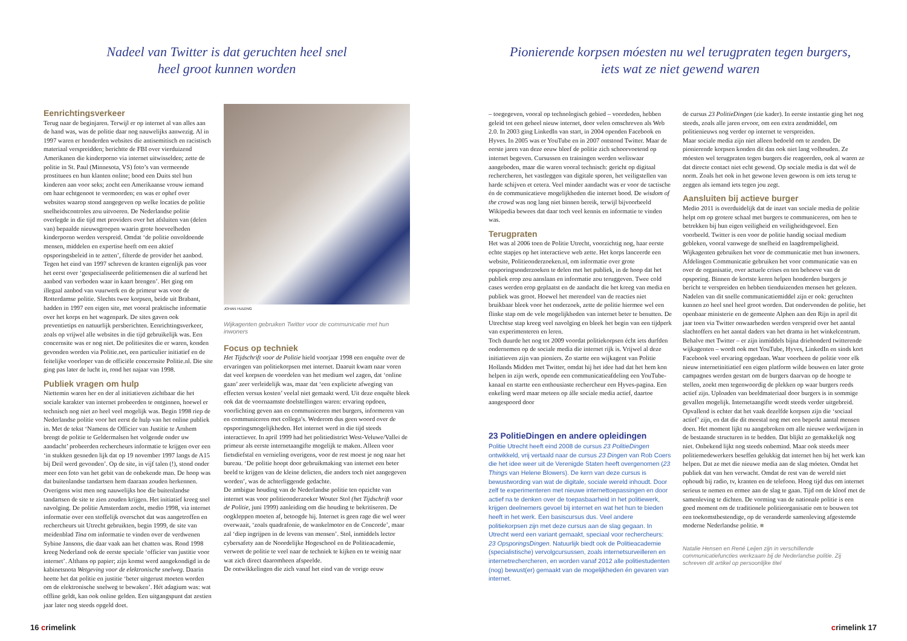Nadeel van Twitter is dat geruchten heel snel
heel groot kunnen worden
Eenrichtingsverkeer
Terug naar de beginjaren. Terwijl er op internet al van alles aan de hand was, was de politie daar nog nauwelijks aanwezig. Al in 1997 waren er honderden websites die antisemitisch en racistisch materiaal verspreidden; berichtte de FBI over vierduizend Amerikanen die kinderporno via internet uitwisselden; zette de politie in St. Paul (Minnesota, VS) foto’s van vermeende prostituees en hun klanten online; bood een Duits stel hun kinderen aan voor seks; zocht een Amerikaanse vrouw iemand om haar echtgenoot te vermoorden; en was er ophef over websites waarop stond aangegeven op welke locaties de politie snelheidscontroles zou uitvoeren. De Nederlandse politie overlegde in die tijd met providers over het afsluiten van (delen van) bepaalde nieuwsgroepen waarin grote hoeveelheden kinderporno werden verspreid. Omdat ‘de politie onvoldoende mensen, middelen en expertise heeft om een aktief opsporingsbeleid in te zetten’, filterde de provider het aanbod. Tegen het eind van 1997 schreven de kranten eigenlijk pas voor het eerst over ‘gespecialiseerde politiemensen die al surfend het aanbod van verboden waar in kaart brengen’. Het ging om illegaal aanbod van vuurwerk en de primeur was voor de Rotterdamse politie. Slechts twee korpsen, beide uit Brabant, hadden in 1997 een eigen site, met vooral praktische informatie over het korps en het wagenpark. De sites gaven ook preventietips en natuurlijk persberichten. Eenrichtingsverkeer, zoals op vrijwel alle websites in die tijd gebruikelijk was. Een concernsite was er nog niet. De politiesites die er waren, konden gevonden worden via Politie.net, een particulier initiatief en de feitelijke voorloper van de officiële concernsite Politie.nl. Die site ging pas later de lucht in, rond het najaar van 1998.
Publiek vragen om hulp
Niettemin waren her en der al initiatieven zichtbaar die het sociale karakter van internet probeerden te ontginnen, hoewel er technisch nog niet zo heel veel mogelijk was. Begin 1998 riep de Nederlandse politie voor het eerst de hulp van het online publiek in. Met de tekst ‘Namens de Officier van Justitie te Arnhem brengt de politie te Geldermalsen het volgende onder uw aandacht’ probeerden rechercheurs informatie te krijgen over een ‘in stukken gesneden lijk dat op 19 november 1997 langs de A15 bij Deil werd gevonden’. Op de site, in vijf talen (!), stond onder meer een foto van het gebit van de onbekende man. De hoop was dat buitenlandse tandartsen hem daaraan zouden herkennen. Overigens wist men nog nauwelijks hoe die buitenlandse tandartsen de site te zien zouden krijgen. Het initiatief kreeg snel navolging. De politie Amsterdam zocht, medio 1998, via internet informatie over een stoffelijk overschot dat was aangetroffen en rechercheurs uit Utrecht gebruikten, begin 1999, de site van meidenblad Tina om informatie te vinden over de verdwenen Sybine Jansons, die daar vaak aan het chatten was. Rond 1998 kreeg Nederland ook de eerste speciale ‘officier van justitie voor internet’. Althans op papier; zijn komst werd aangekondigd in de kabinetsnota Wetgeving voor de elektronische snelweg. Daarin heette het dat politie en justitie ‘beter uitgerust moeten worden om de elektronische snelweg te bewaken’. Hét adagium was: wat offline geldt, kan ook online gelden. Een uitgangspunt dat zestien jaar later nog steeds opgeld doet.
JOHAN HUIZING
Wijkagenten gebruiken Twitter voor de communicatie met hun inwoners
Focus op techniek
Het Tijdschrift voor de Politie hield voorjaar 1998 een enquête over de ervaringen van politiekorpsen met internet. Daaruit kwam naar voren dat veel korpsen de voordelen van het medium wel zagen, dat ‘online gaan’ zeer verleidelijk was, maar dat ‘een expliciete afweging van effecten versus kosten’ veelal niet gemaakt werd. Uit deze enquête bleek ook dat de voornaamste doelstellingen waren: ervaring opdoen, voorlichting geven aan en communiceren met burgers, informeren van en communiceren met collega’s. Wederom dus geen woord over de opsporingsmogelijkheden. Het internet werd in die tijd steeds interactiever. In april 1999 had het politiedistrict West-Veluwe/Vallei de primeur als eerste internetaangifte mogelijk te maken. Alleen voor fietsdiefstal en vernieling overigens, voor de rest moest je nog naar het bureau. ‘De politie hoopt door gebruikmaking van internet een beter beeld te krijgen van de kleine delicten, die anders toch niet aangegeven worden’, was de achterliggende gedachte.
De ambigue houding van de Nederlandse politie ten opzichte van internet was voor politieonderzoeker Wouter Stol (het Tijdschrift voor de Politie, juni 1999) aanleiding om die houding te bekritiseren. De oogkleppen moeten af, betoogde hij. Internet is geen rage die wel weer overwaait, ‘zoals quadrafonie, de wankelmotor en de Concorde’, maar zal ‘diep ingrijpen in de levens van mensen’. Stol, inmiddels lector cybersafety aan de Noordelijke Hogeschool en de Politieacademie, verweet de politie te veel naar de techniek te kijken en te weinig naar wat zich direct daaromheen afspeelde.
De ontwikkelingen die zich vanaf het eind van de vorige eeuw
16 crimelink
Pionierende korpsen móesten nu wel terugpraten tegen burgers,
iets wat ze niet gewend waren
– toegegeven, vooral op technologisch gebied – voordeden, hebben geleid tot een geheel nieuw internet, door velen omschreven als Web 2.0. In 2003 ging LinkedIn van start, in 2004 openden Facebook en Hyves. In 2005 was er YouTube en in 2007 ontstond Twitter. Maar de eerste jaren van deze eeuw bleef de politie zich schoorvoetend op internet begeven. Cursussen en trainingen werden weliswaar aangeboden, maar die waren vooral technisch: gericht op digitaal rechercheren, het vastleggen van digitale sporen, het veiligstellen van harde schijven et cetera. Veel minder aandacht was er voor de tactische én de communicatieve mogelijkheden die internet bood. De wisdom of the crowd was nog lang niet binnen bereik, terwijl bijvoorbeeld Wikipedia bewees dat daar toch veel kennis en informatie te vinden was.
Terugpraten
Het was al 2006 toen de Politie Utrecht, voorzichtig nog, haar eerste echte stapjes op het interactieve web zette. Het korps lanceerde een website, Politieonderzoeken.nl, om informatie over grote opsporingsonderzoeken te delen met het publiek, in de hoop dat het publiek erop zou aanslaan en informatie zou teruggeven. Twee cold cases werden erop geplaatst en de aandacht die het kreeg van media en publiek was groot. Hoewel het merendeel van de reacties niet bruikbaar bleek voor het onderzoek, zette de politie hiermee wel een flinke stap om de vele mogelijkheden van internet beter te benutten. De Utrechtse stap kreeg veel navolging en bleek het begin van een tijdperk van experimenteren en leren.
Toch duurde het nog tot 2009 voordat politiekorpsen écht iets durfden ondernemen op de sociale media die internet rijk is. Vrijwel al deze initiatieven zijn van pioniers. Zo startte een wijkagent van Politie Hollands Midden met Twitter, omdat hij het idee had dat het hem kon helpen in zijn werk, opende een communicatieafdeling een YouTube-kanaal en startte een enthousiaste rechercheur een Hyves-pagina. Een enkeling werd maar meteen op álle sociale media actief, daartoe aangespoord door
23 PolitieDingen en andere opleidingen
Politie Utrecht heeft eind 2008 de cursus 23 PolitieDingen ontwikkeld, vrij vertaald naar de cursus 23 Dingen van Rob Coers die het idee weer uit de Verenigde Staten heeft overgenomen (23 Things van Helene Blowers). De kern van deze cursus is bewustwording van wat de digitale, sociale wereld inhoudt. Door zelf te experimenteren met nieuwe internettoepassingen en door actief na te denken over de toepasbaarheid in het politiewerk, krijgen deelnemers gevoel bij internet en wat het hun te bieden heeft in het werk. Een basiscursus dus. Veel andere politiekorpsen zijn met deze cursus aan de slag gegaan. In Utrecht werd een variant gemaakt, speciaal voor rechercheurs: 23 OpsporingsDingen. Natuurlijk biedt ook de Politieacademie (specialistische) vervolgcursussen, zoals internetsurveilleren en internetrechercheren, en worden vanaf 2012 alle politiestudenten (nog) bewust(er) gemaakt van de mogelijkheden én gevaren van internet.
de cursus 23 PolitieDingen (zie kader). In eerste instantie ging het nog steeds, zoals alle jaren ervoor, om een extra zendmiddel, om politienieuws nog verder op internet te verspreiden.
Maar sociale media zijn niet alleen bedoeld om te zenden. De pionierende korpsen konden dit dan ook niet lang volhouden. Ze móesten wel terugpraten tegen burgers die reageerden, ook al waren ze dat directe contact niet echt gewend. Op sociale media is dat wél de norm. Zoals het ook in het gewone leven gewoon is om iets terug te zeggen als iemand iets tegen jou zegt.
Aansluiten bij actieve burger
Medio 2011 is overduidelijk dat de inzet van sociale media de politie helpt om op grotere schaal met burgers te communiceren, om hen te betrekken bij hun eigen veiligheid en veiligheidsgevoel. Een voorbeeld. Twitter is een voor de politie handig sociaal medium gebleken, vooral vanwege de snelheid en laagdrempeligheid. Wijkagenten gebruiken het voor de communicatie met hun inwoners. Afdelingen Communicatie gebruiken het voor communicatie van en over de organisatie, over actuele crises en ten behoeve van de opsporing. Binnen de kortste keren helpen honderden burgers je bericht te verspreiden en hebben tienduizenden mensen het gelezen. Nadelen van dit snelle communicatiemiddel zijn er ook: geruchten kunnen zo heel snel heel groot worden. Dat ondervonden de politie, het openbaar ministerie en de gemeente Alphen aan den Rijn in april dit jaar toen via Twitter onwaarheden werden verspreid over het aantal slachtoffers en het aantal daders van het drama in het winkelcentrum.
Behalve met Twitter – er zijn inmiddels bijna driehonderd twitterende wijkagenten – wordt ook met YouTube, Hyves, LinkedIn en sinds kort Facebook veel ervaring opgedaan. Waar voorheen de politie voor elk nieuw internetinitiatief een eigen platform wilde bouwen en later grote campagnes werden gestart om de burgers daarvan op de hoogte te stellen, zoekt men tegenwoordig de plekken op waar burgers reeds actief zijn. Uploaden van beeldmateriaal door burgers is in sommige gevallen mogelijk. Internetaangifte wordt steeds verder uitgebreid. Opvallend is echter dat het vaak dezelfde korpsen zijn die ‘sociaal actief’ zijn, en dat die dit meestal nog met een beperkt aantal mensen doen. Het moment lijkt nu aangebroken om alle nieuwe werkwijzen in de bestaande structuren in te bedden. Dat blijkt zo gemakkelijk nog niet. Onbekend lijkt nog steeds onbemind. Maar ook steeds meer politiemedewerkers beseffen gelukkig dat internet hen bij het werk kan helpen. Dat ze met die nieuwe media aan de slag móeten. Omdat het publiek dat van hen verwacht. Omdat de rest van de wereld niet ophoudt bij radio, tv, kranten en de telefoon. Hoog tijd dus om internet serieus te nemen en ermee aan de slag te gaan. Tijd om de kloof met de samenleving te dichten. De vorming van de nationale politie is een goed moment om de traditionele politieorganisatie om te bouwen tot een toekomstbestendige, op de veranderde samenleving afgestemde moderne Nederlandse politie. ■
Natalie Hensen en René Leijen zijn in verschillende communicatiefuncties werkzaam bij de Nederlandse politie. Zij schreven dit artikel op persoonlijke titel
crimelink 17